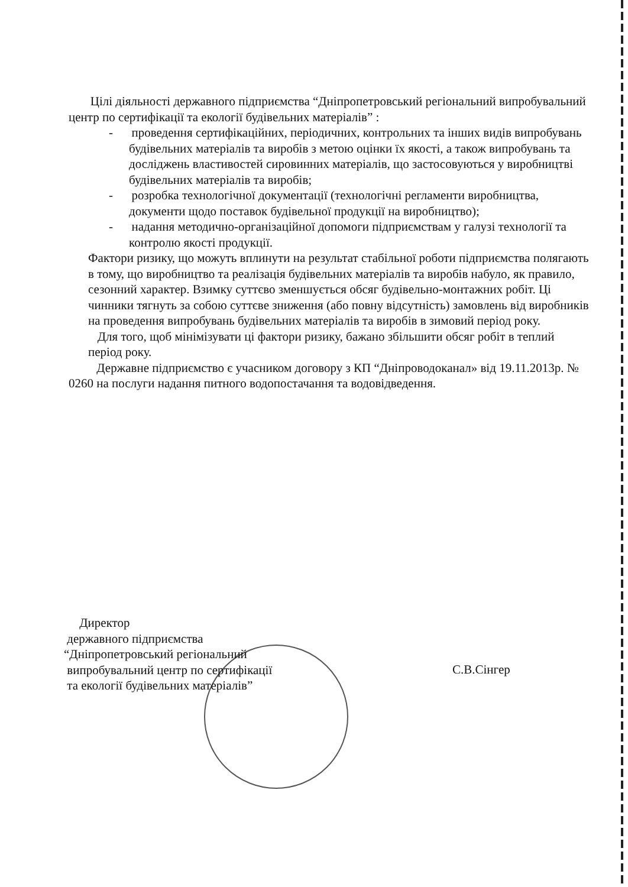Цілі діяльності державного підприємства “Дніпропетровський регіональний випробувальний центр по сертифікації та екології будівельних матеріалів” :
- проведення сертифікаційних, періодичних, контрольних та інших видів випробувань будівельних матеріалів та виробів з метою оцінки їх якості, а також випробувань та досліджень властивостей сировинних матеріалів, що застосовуються у виробництві будівельних матеріалів та виробів;
- розробка технологічної документації (технологічні регламенти виробництва, документи щодо поставок будівельної продукції на виробництво);
- надання методично-організаційної допомоги підприємствам у галузі технології та контролю якості продукції.
Фактори ризику, що можуть вплинути на результат стабільної роботи підприємства полягають в тому, що виробництво та реалізація будівельних матеріалів та виробів набуло, як правило, сезонний характер. Взимку суттєво зменшується обсяг будівельно-монтажних робіт. Ці чинники тягнуть за собою суттєве зниження (або повну відсутність) замовлень від виробників на проведення випробувань будівельних матеріалів та виробів в зимовий період року.
Для того, щоб мінімізувати ці фактори ризику, бажано збільшити обсяг робіт в теплий період року.
Державне підприємство є учасником договору з КП “Дніпроводоканал» від 19.11.2013р. № 0260 на послуги надання питного водопостачання та водовідведення.
Директор
державного підприємства
“Дніпропетровський регіональний
випробувальний центр по сертифікації
та екології будівельних матеріалів”
С.В.Сінгер